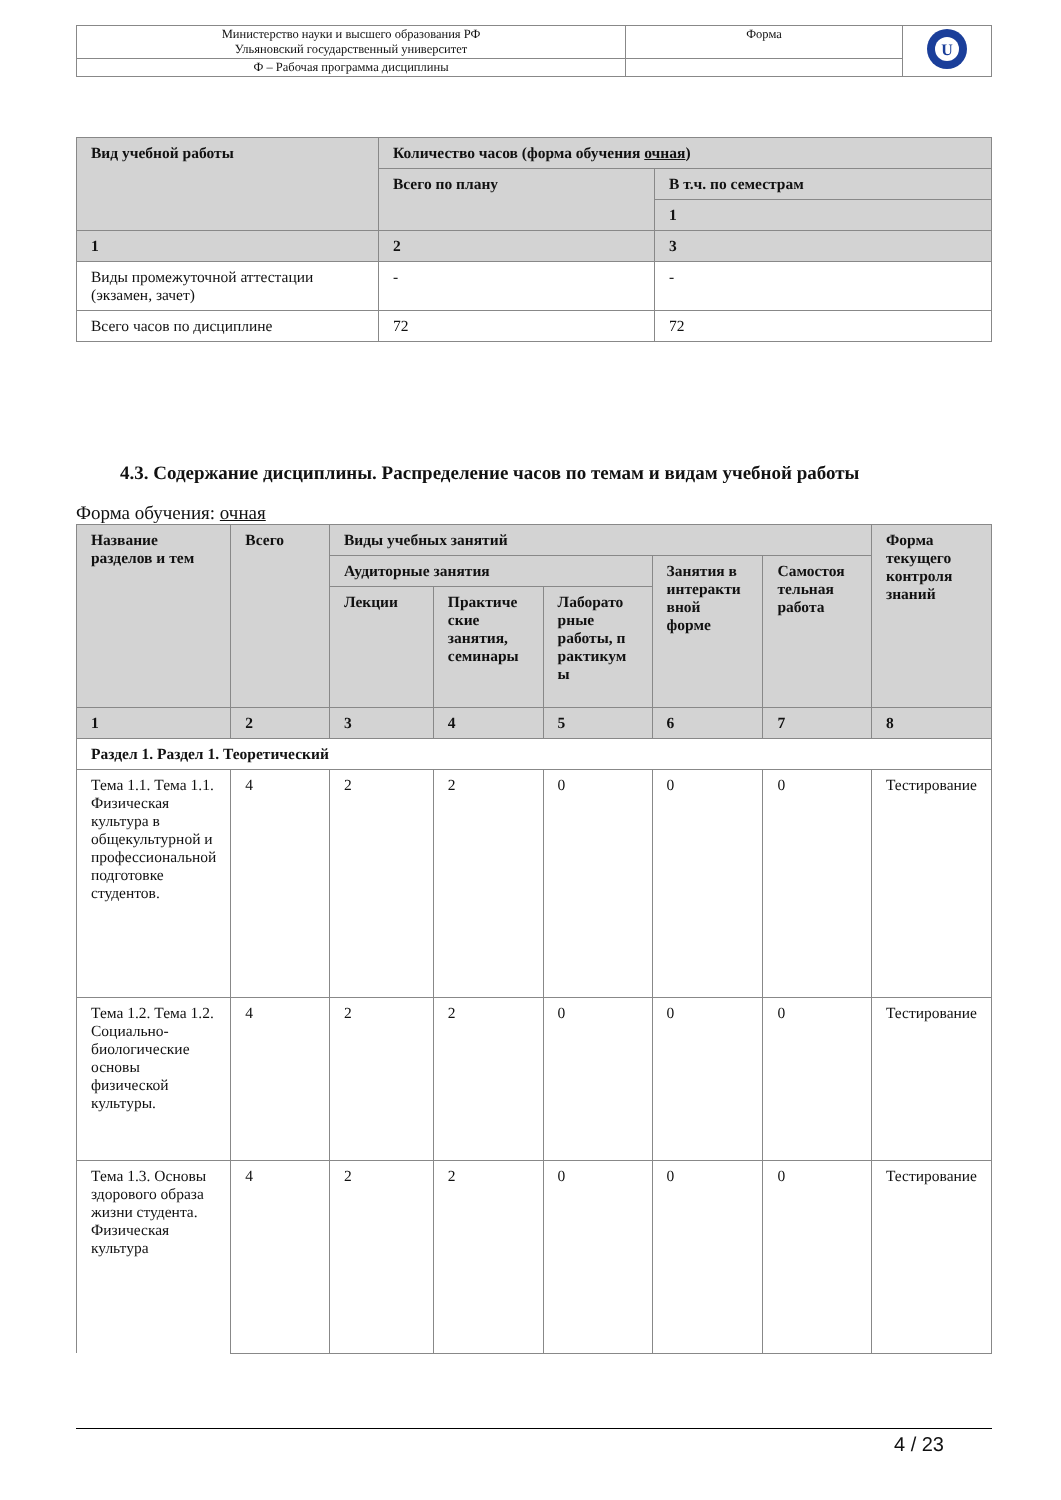| Министерство науки и высшего образования РФ Ульяновский государственный университет | Форма | U |
| Ф – Рабочая программа дисциплины | | |
| Вид учебной работы | Количество часов (форма обучения очная ) | |
| --- | --- | --- |
| | Всего по плану | В т.ч. по семестрам |
| | | 1 |
| 1 | 2 | 3 |
| Виды промежуточной аттестации (экзамен, зачет) | - | - |
| Всего часов по дисциплине | 72 | 72 |
4.3. Содержание дисциплины. Распределение часов по темам и видам учебной работы
Форма обучения: очная
| Название разделов и тем | Всего | Виды учебных занятий | | | | | Форма текущего контроля знаний |
| --- | --- | --- | --- | --- | --- | --- | --- |
| | | Аудиторные занятия | | | Занятия в интеракти вной форме | Самостоя тельная работа | |
| | | Лекции | Практиче ские занятия, семинары | Лаборато рные работы, п рактикум ы | | | |
| 1 | 2 | 3 | 4 | 5 | 6 | 7 | 8 |
| Раздел 1. Раздел 1. Теоретический | | | | | | | |
| Тема 1.1. Тема 1.1. Физическая культура в общекультурной и профессиональной подготовке студентов. | 4 | 2 | 2 | 0 | 0 | 0 | Тестирование |
| Тема 1.2. Тема 1.2. Социально-биологические основы физической культуры. | 4 | 2 | 2 | 0 | 0 | 0 | Тестирование |
| Тема 1.3. Основы здорового образа жизни студента. Физическая культура | 4 | 2 | 2 | 0 | 0 | 0 | Тестирование |
4 / 23